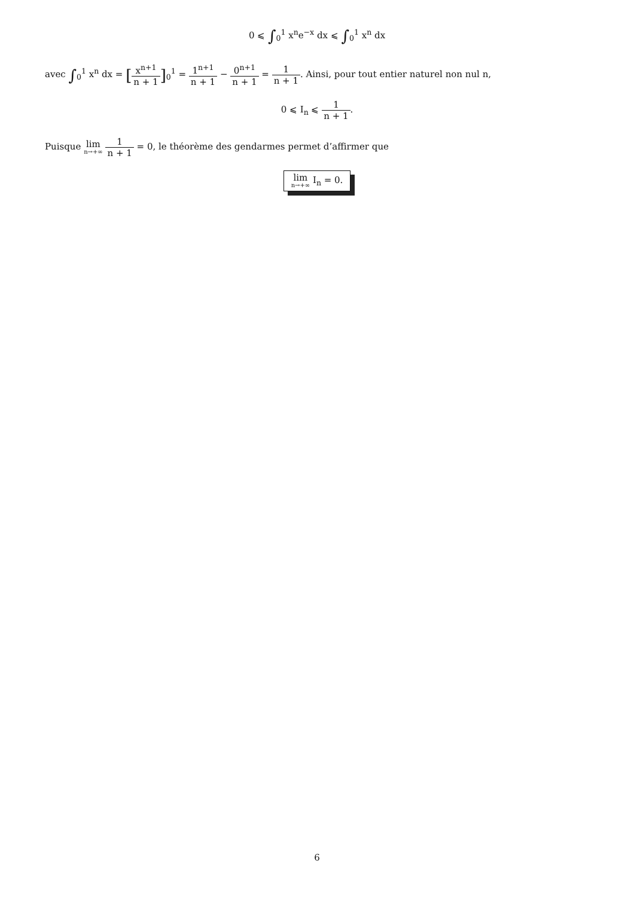0 ⩽ ∫<sub>0</sub><sup>1</sup> x<sup>n</sup>e<sup>−x</sup> dx ⩽ ∫<sub>0</sub><sup>1</sup> x<sup>n</sup> dx
avec ∫<sub>0</sub><sup>1</sup> x<sup>n</sup> dx = [x<sup>n+1</sup> n + 1]<sub>0</sub><sup>1</sup> = 1<sup>n+1</sup> n + 1 − 0<sup>n+1</sup> n + 1 = 1 n + 1. Ainsi, pour tout entier naturel non nul n,
0 ⩽ I<sub>n</sub> ⩽ 1 n + 1.
Puisque lim n→+∞ 1 n + 1 = 0, le théorème des gendarmes permet d’affirmer que
lim n→+∞ I<sub>n</sub> = 0.
6